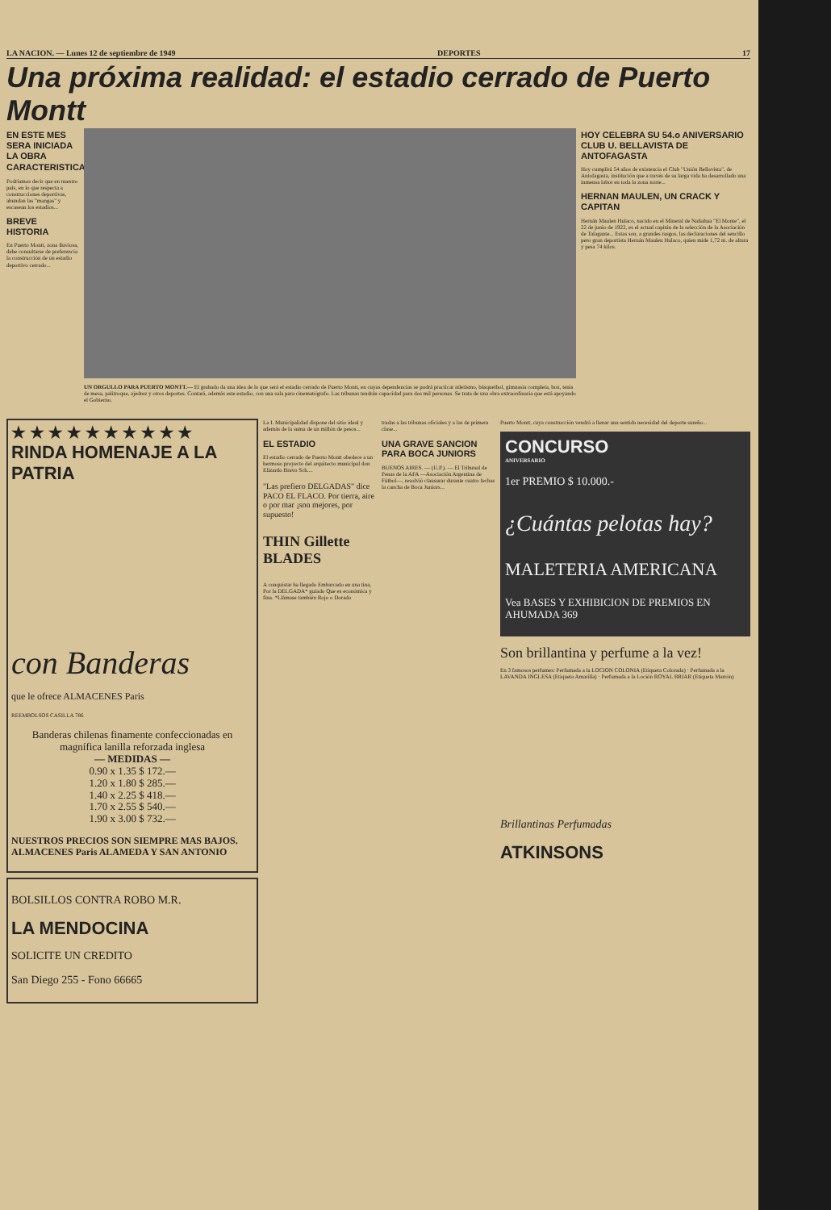LA NACION. — Lunes 12 de septiembre de 1949 DEPORTES 17
Una próxima realidad: el estadio cerrado de Puerto Montt
EN ESTE MES SERA INICIADA LA OBRA
CARACTERISTICAS
Podríamos decir que en nuestro país, en lo que respecta a construcciones deportivas, abundan las "mangas" y escasean los estadios...
BREVE HISTORIA
En Puerto Montt, zona lluviosa, debe consultarse de preferencia la construcción de un estadio deportivo cerrado...
UN ORGULLO PARA PUERTO MONTT.— El grabado da una idea de lo que será el estadio cerrado de Puerto Montt, en cuyas dependencias se podrá practicar atletismo, básquetbol, gimnasia completa, box, tenis de mesa, palitroque, ajedrez y otros deportes. Contará, además este estadio, con una sala para cinematógrafo. Las tribunas tendrán capacidad para dos mil personas. Se trata de una obra extraordinaria que está apoyando el Gobierno.
HOY CELEBRA SU 54.o ANIVERSARIO CLUB U. BELLAVISTA DE ANTOFAGASTA
Hoy cumplirá 54 años de existencia el Club "Unión Bellavista", de Antofagasta, institución que a través de su larga vida ha desarrollado una inmensa labor en toda la zona norte...
HERNAN MAULEN, UN CRACK Y CAPITAN
Hernán Maulen Hulaco, nacido en el Mineral de Naltahua "El Monte", el 22 de junio de 1922, es el actual capitán de la selección de la Asociación de Talagante... Estas son, a grandes rasgos, las declaraciones del sencillo pero gran deportista Hernán Maulen Hulaco, quien mide 1,72 m. de altura y pesa 74 kilos.
★ ★ ★ ★ ★ ★ ★ ★ ★ ★
RINDA HOMENAJE A LA PATRIA
con Banderas
que le ofrece ALMACENES Paris
REEMBOLSOS CASILLA 786
Banderas chilenas finamente confeccionadas en magnífica lanilla reforzada inglesa
— MEDIDAS —
0.90 x 1.35 $ 172.—
1.20 x 1.80 $ 285.—
1.40 x 2.25 $ 418.—
1.70 x 2.55 $ 540.—
1.90 x 3.00 $ 732.—
NUESTROS PRECIOS SON SIEMPRE MAS BAJOS. ALMACENES Paris ALAMEDA Y SAN ANTONIO
La I. Municipalidad dispone del sitio ideal y además de la suma de un millón de pesos...
EL ESTADIO
El estadio cerrado de Puerto Montt obedece a un hermoso proyecto del arquitecto municipal don Elizardo Bravo Sch....
"Las prefiero DELGADAS" dice PACO EL FLACO. Por tierra, aire o por mar ¡son mejores, por supuesto!
THIN Gillette BLADES
A conquistar ha llegado Embarcado en una tina, Por la DELGADA* guiado Que es económica y fina. *Llámase también Rojo o Dorado
tradas a las tribunas oficiales y a las de primera clase...
UNA GRAVE SANCION PARA BOCA JUNIORS
BUENOS AIRES. — (U.P.). — El Tribunal de Penas de la AFA —Asociación Argentina de Fútbol—, resolvió clausurar durante cuatro fechas la cancha de Boca Juniors...
Puerto Montt, cuya construcción vendrá a llenar una sentida necesidad del deporte sureño...
CONCURSO
ANIVERSARIO
1er PREMIO $ 10.000.-
¿Cuántas pelotas hay?
MALETERIA AMERICANA
Vea BASES Y EXHIBICION DE PREMIOS EN AHUMADA 369
Son brillantina y perfume a la vez!
En 3 famosos perfumes: Perfumada a la LOCION COLONIA (Etiqueta Colorada) · Perfumada a la LAVANDA INGLESA (Etiqueta Amarilla) · Perfumada a la Loción ROYAL BRIAR (Etiqueta Marrón)
Brillantinas Perfumadas
ATKINSONS
BOLSILLOS CONTRA ROBO M.R.
LA MENDOCINA
SOLICITE UN CREDITO
San Diego 255 - Fono 66665